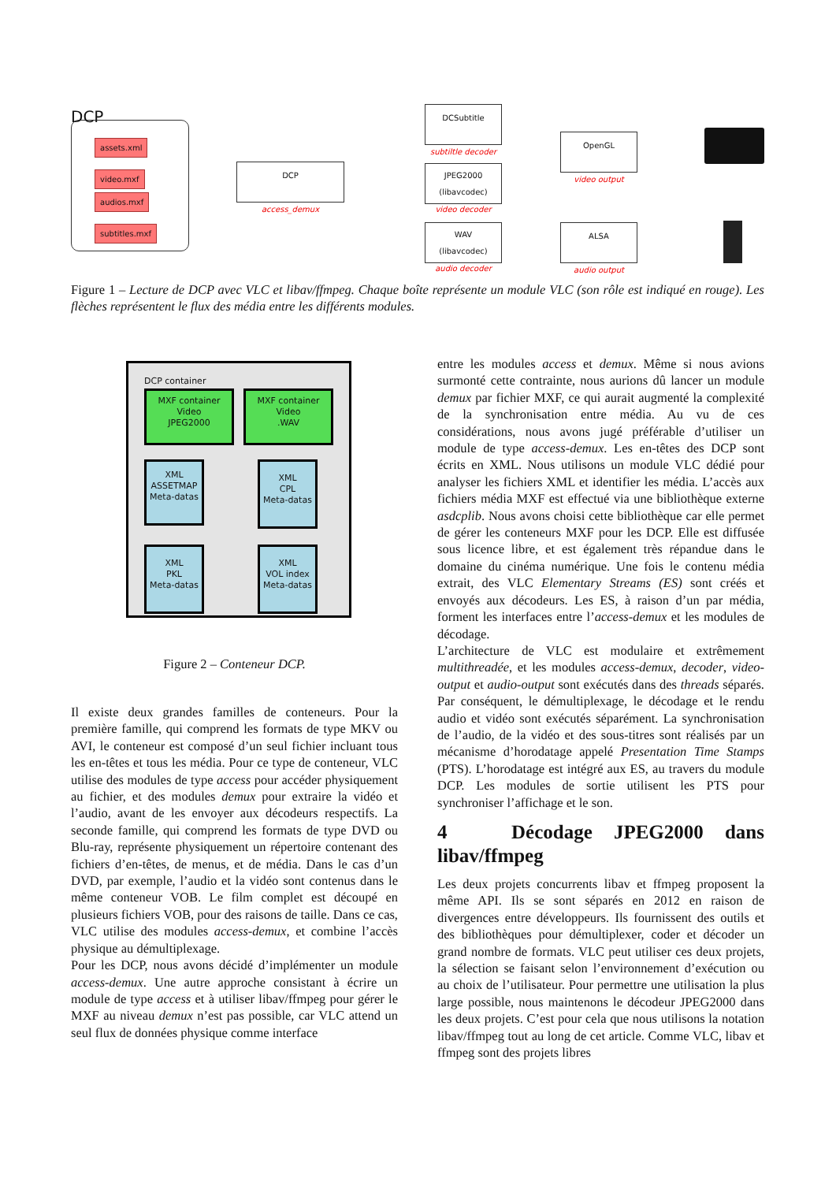DCP
assets.xml
video.mxf
audios.mxf
subtitles.mxf
DCP
access_demux
DCSubtitle
subtiltle decoder
JPEG2000
(libavcodec)
video decoder
WAV
(libavcodec)
audio decoder
OpenGL
video output
ALSA
audio output
Figure 1 – Lecture de DCP avec VLC et libav/ffmpeg. Chaque boîte représente un module VLC (son rôle est indiqué en rouge). Les flèches représentent le flux des média entre les différents modules.
DCP container
MXF container
Video
JPEG2000
MXF container
Video
.WAV
XML
ASSETMAP
Meta-datas
XML
CPL
Meta-datas
XML
PKL
Meta-datas
XML
VOL index
Meta-datas
Figure 2 – Conteneur DCP.
Il existe deux grandes familles de conteneurs. Pour la première famille, qui comprend les formats de type MKV ou AVI, le conteneur est composé d’un seul fichier incluant tous les en-têtes et tous les média. Pour ce type de conteneur, VLC utilise des modules de type access pour accéder physiquement au fichier, et des modules demux pour extraire la vidéo et l’audio, avant de les envoyer aux décodeurs respectifs. La seconde famille, qui comprend les formats de type DVD ou Blu-ray, représente physiquement un répertoire contenant des fichiers d’en-têtes, de menus, et de média. Dans le cas d’un DVD, par exemple, l’audio et la vidéo sont contenus dans le même conteneur VOB. Le film complet est découpé en plusieurs fichiers VOB, pour des raisons de taille. Dans ce cas, VLC utilise des modules access-demux, et combine l’accès physique au démultiplexage.
Pour les DCP, nous avons décidé d’implémenter un module access-demux. Une autre approche consistant à écrire un module de type access et à utiliser libav/ffmpeg pour gérer le MXF au niveau demux n’est pas possible, car VLC attend un seul flux de données physique comme interface
entre les modules access et demux. Même si nous avions surmonté cette contrainte, nous aurions dû lancer un module demux par fichier MXF, ce qui aurait augmenté la complexité de la synchronisation entre média. Au vu de ces considérations, nous avons jugé préférable d’utiliser un module de type access-demux. Les en-têtes des DCP sont écrits en XML. Nous utilisons un module VLC dédié pour analyser les fichiers XML et identifier les média. L’accès aux fichiers média MXF est effectué via une bibliothèque externe asdcplib. Nous avons choisi cette bibliothèque car elle permet de gérer les conteneurs MXF pour les DCP. Elle est diffusée sous licence libre, et est également très répandue dans le domaine du cinéma numérique. Une fois le contenu média extrait, des VLC Elementary Streams (ES) sont créés et envoyés aux décodeurs. Les ES, à raison d’un par média, forment les interfaces entre l’access-demux et les modules de décodage.
L’architecture de VLC est modulaire et extrêmement multithreadée, et les modules access-demux, decoder, video-output et audio-output sont exécutés dans des threads séparés. Par conséquent, le démultiplexage, le décodage et le rendu audio et vidéo sont exécutés séparément. La synchronisation de l’audio, de la vidéo et des sous-titres sont réalisés par un mécanisme d’horodatage appelé Presentation Time Stamps (PTS). L’horodatage est intégré aux ES, au travers du module DCP. Les modules de sortie utilisent les PTS pour synchroniser l’affichage et le son.
4 Décodage JPEG2000 dans libav/ffmpeg
Les deux projets concurrents libav et ffmpeg proposent la même API. Ils se sont séparés en 2012 en raison de divergences entre développeurs. Ils fournissent des outils et des bibliothèques pour démultiplexer, coder et décoder un grand nombre de formats. VLC peut utiliser ces deux projets, la sélection se faisant selon l’environnement d’exécution ou au choix de l’utilisateur. Pour permettre une utilisation la plus large possible, nous maintenons le décodeur JPEG2000 dans les deux projets. C’est pour cela que nous utilisons la notation libav/ffmpeg tout au long de cet article. Comme VLC, libav et ffmpeg sont des projets libres